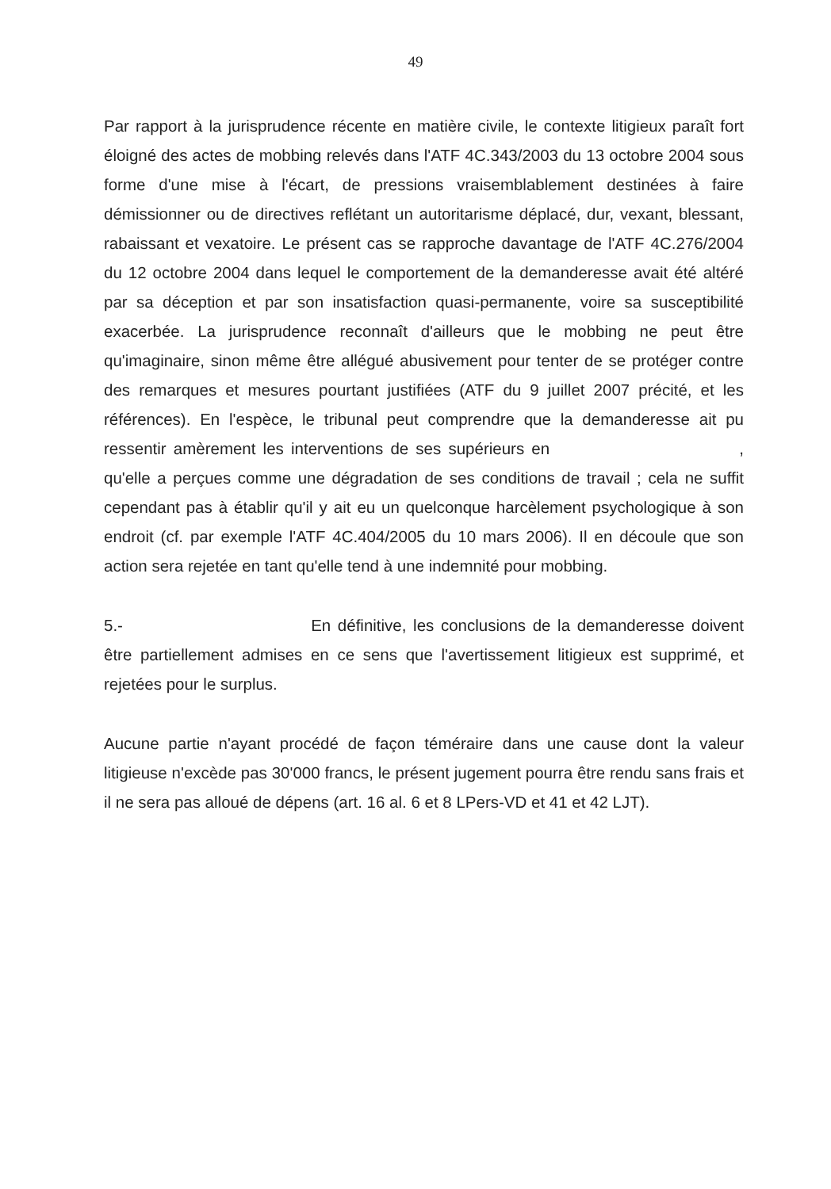49
Par rapport à la jurisprudence récente en matière civile, le contexte litigieux paraît fort éloigné des actes de mobbing relevés dans l'ATF 4C.343/2003 du 13 octobre 2004 sous forme d'une mise à l'écart, de pressions vraisemblablement destinées à faire démissionner ou de directives reflétant un autoritarisme déplacé, dur, vexant, blessant, rabaissant et vexatoire. Le présent cas se rapproche davantage de l'ATF 4C.276/2004 du 12 octobre 2004 dans lequel le comportement de la demanderesse avait été altéré par sa déception et par son insatisfaction quasi-permanente, voire sa susceptibilité exacerbée. La jurisprudence reconnaît d'ailleurs que le mobbing ne peut être qu'imaginaire, sinon même être allégué abusivement pour tenter de se protéger contre des remarques et mesures pourtant justifiées (ATF du 9 juillet 2007 précité, et les références). En l'espèce, le tribunal peut comprendre que la demanderesse ait pu ressentir amèrement les interventions de ses supérieurs en , qu'elle a perçues comme une dégradation de ses conditions de travail ; cela ne suffit cependant pas à établir qu'il y ait eu un quelconque harcèlement psychologique à son endroit (cf. par exemple l'ATF 4C.404/2005 du 10 mars 2006). Il en découle que son action sera rejetée en tant qu'elle tend à une indemnité pour mobbing.
5.- En définitive, les conclusions de la demanderesse doivent être partiellement admises en ce sens que l'avertissement litigieux est supprimé, et rejetées pour le surplus.
Aucune partie n'ayant procédé de façon téméraire dans une cause dont la valeur litigieuse n'excède pas 30'000 francs, le présent jugement pourra être rendu sans frais et il ne sera pas alloué de dépens (art. 16 al. 6 et 8 LPers-VD et 41 et 42 LJT).